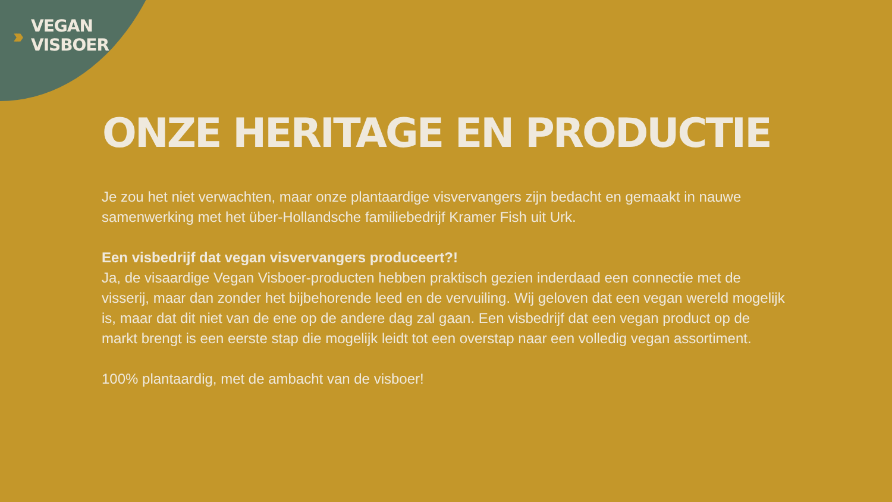›››
VEGAN
VISBOER
ONZE HERITAGE EN PRODUCTIE
Je zou het niet verwachten, maar onze plantaardige visvervangers zijn bedacht en gemaakt in nauwe samenwerking met het über-Hollandsche familiebedrijf Kramer Fish uit Urk.
Een visbedrijf dat vegan visvervangers produceert?!
Ja, de visaardige Vegan Visboer-producten hebben praktisch gezien inderdaad een connectie met de visserij, maar dan zonder het bijbehorende leed en de vervuiling. Wij geloven dat een vegan wereld mogelijk is, maar dat dit niet van de ene op de andere dag zal gaan. Een visbedrijf dat een vegan product op de markt brengt is een eerste stap die mogelijk leidt tot een overstap naar een volledig vegan assortiment.
100% plantaardig, met de ambacht van de visboer!